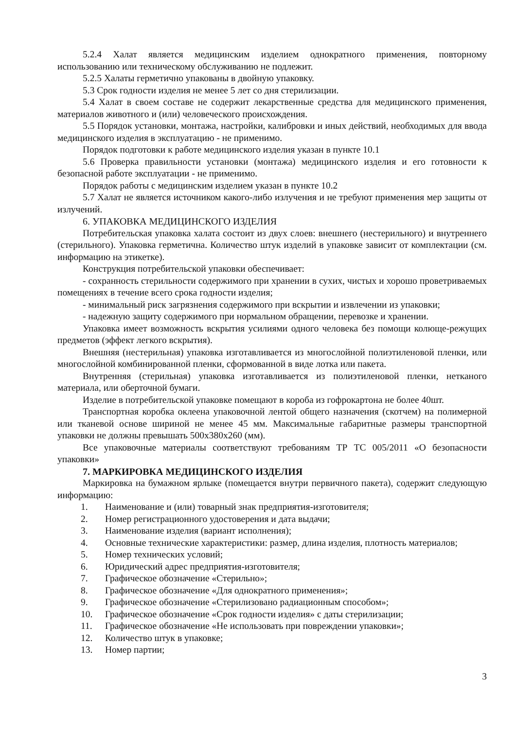5.2.4 Халат является медицинским изделием однократного применения, повторному использованию или техническому обслуживанию не подлежит.
5.2.5 Халаты герметично упакованы в двойную упаковку.
5.3 Срок годности изделия не менее 5 лет со дня стерилизации.
5.4 Халат в своем составе не содержит лекарственные средства для медицинского применения, материалов животного и (или) человеческого происхождения.
5.5 Порядок установки, монтажа, настройки, калибровки и иных действий, необходимых для ввода медицинского изделия в эксплуатацию - не применимо.
Порядок подготовки к работе медицинского изделия указан в пункте 10.1
5.6 Проверка правильности установки (монтажа) медицинского изделия и его готовности к безопасной работе эксплуатации - не применимо.
Порядок работы с медицинским изделием указан в пункте 10.2
5.7 Халат не является источником какого-либо излучения и не требуют применения мер защиты от излучений.
6. УПАКОВКА МЕДИЦИНСКОГО ИЗДЕЛИЯ
Потребительская упаковка халата состоит из двух слоев: внешнего (нестерильного) и внутреннего (стерильного). Упаковка герметична. Количество штук изделий в упаковке зависит от комплектации (см. информацию на этикетке).
Конструкция потребительской упаковки обеспечивает:
- сохранность стерильности содержимого при хранении в сухих, чистых и хорошо проветриваемых помещениях в течение всего срока годности изделия;
- минимальный риск загрязнения содержимого при вскрытии и извлечении из упаковки;
- надежную защиту содержимого при нормальном обращении, перевозке и хранении.
Упаковка имеет возможность вскрытия усилиями одного человека без помощи колюще-режущих предметов (эффект легкого вскрытия).
Внешняя (нестерильная) упаковка изготавливается из многослойной полиэтиленовой пленки, или многослойной комбинированной пленки, сформованной в виде лотка или пакета.
Внутренняя (стерильная) упаковка изготавливается из полиэтиленовой пленки, нетканого материала, или оберточной бумаги.
Изделие в потребительской упаковке помещают в короба из гофрокартона не более 40шт.
Транспортная коробка оклеена упаковочной лентой общего назначения (скотчем) на полимерной или тканевой основе шириной не менее 45 мм. Максимальные габаритные размеры транспортной упаковки не должны превышать 500х380х260 (мм).
Все упаковочные материалы соответствуют требованиям ТР ТС 005/2011 «О безопасности упаковки»
7. МАРКИРОВКА МЕДИЦИНСКОГО ИЗДЕЛИЯ
Маркировка на бумажном ярлыке (помещается внутри первичного пакета), содержит следующую информацию:
1. Наименование и (или) товарный знак предприятия-изготовителя;
2. Номер регистрационного удостоверения и дата выдачи;
3. Наименование изделия (вариант исполнения);
4. Основные технические характеристики: размер, длина изделия, плотность материалов;
5. Номер технических условий;
6. Юридический адрес предприятия-изготовителя;
7. Графическое обозначение «Стерильно»;
8. Графическое обозначение «Для однократного применения»;
9. Графическое обозначение «Стерилизовано радиационным способом»;
10. Графическое обозначение «Срок годности изделия» с даты стерилизации;
11. Графическое обозначение «Не использовать при повреждении упаковки»;
12. Количество штук в упаковке;
13. Номер партии;
3